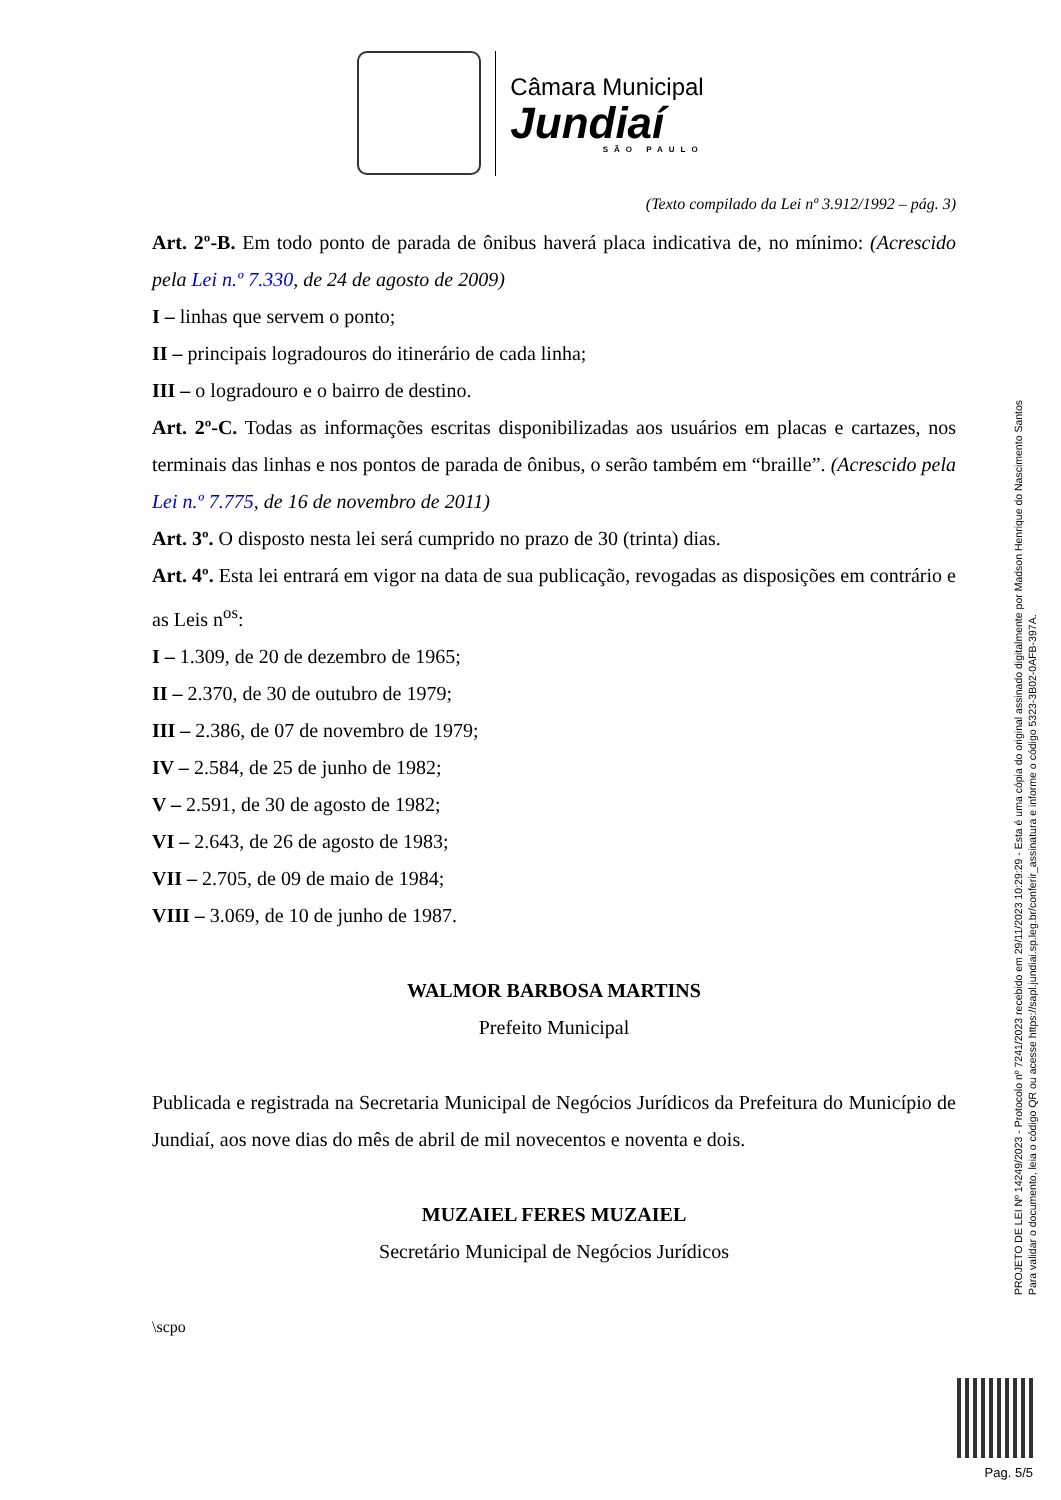Câmara Municipal
Jundiaí
SÃO PAULO
(Texto compilado da Lei nº 3.912/1992 – pág. 3)
Art. 2º-B. Em todo ponto de parada de ônibus haverá placa indicativa de, no mínimo: (Acrescido pela Lei n.º 7.330, de 24 de agosto de 2009)
I – linhas que servem o ponto;
II – principais logradouros do itinerário de cada linha;
III – o logradouro e o bairro de destino.
Art. 2º-C. Todas as informações escritas disponibilizadas aos usuários em placas e cartazes, nos terminais das linhas e nos pontos de parada de ônibus, o serão também em “braille”. (Acrescido pela Lei n.º 7.775, de 16 de novembro de 2011)
Art. 3º. O disposto nesta lei será cumprido no prazo de 30 (trinta) dias.
Art. 4º. Esta lei entrará em vigor na data de sua publicação, revogadas as disposições em contrário e as Leis n<sup>os</sup>:
I – 1.309, de 20 de dezembro de 1965;
II – 2.370, de 30 de outubro de 1979;
III – 2.386, de 07 de novembro de 1979;
IV – 2.584, de 25 de junho de 1982;
V – 2.591, de 30 de agosto de 1982;
VI – 2.643, de 26 de agosto de 1983;
VII – 2.705, de 09 de maio de 1984;
VIII – 3.069, de 10 de junho de 1987.
WALMOR BARBOSA MARTINS
Prefeito Municipal
Publicada e registrada na Secretaria Municipal de Negócios Jurídicos da Prefeitura do Município de Jundiaí, aos nove dias do mês de abril de mil novecentos e noventa e dois.
MUZAIEL FERES MUZAIEL
Secretário Municipal de Negócios Jurídicos
\scpo
PROJETO DE LEI Nº 14249/2023 - Protocolo nº 7241/2023 recebido em 29/11/2023 10:29:29 - Esta é uma cópia do original assinado digitalmente por Madson Henrique do Nascimento Santos
Para validar o documento, leia o código QR ou acesse https://sapl.jundiai.sp.leg.br/conferir_assinatura e informe o código 5323-3B02-0AFB-397A.
Pag. 5/5